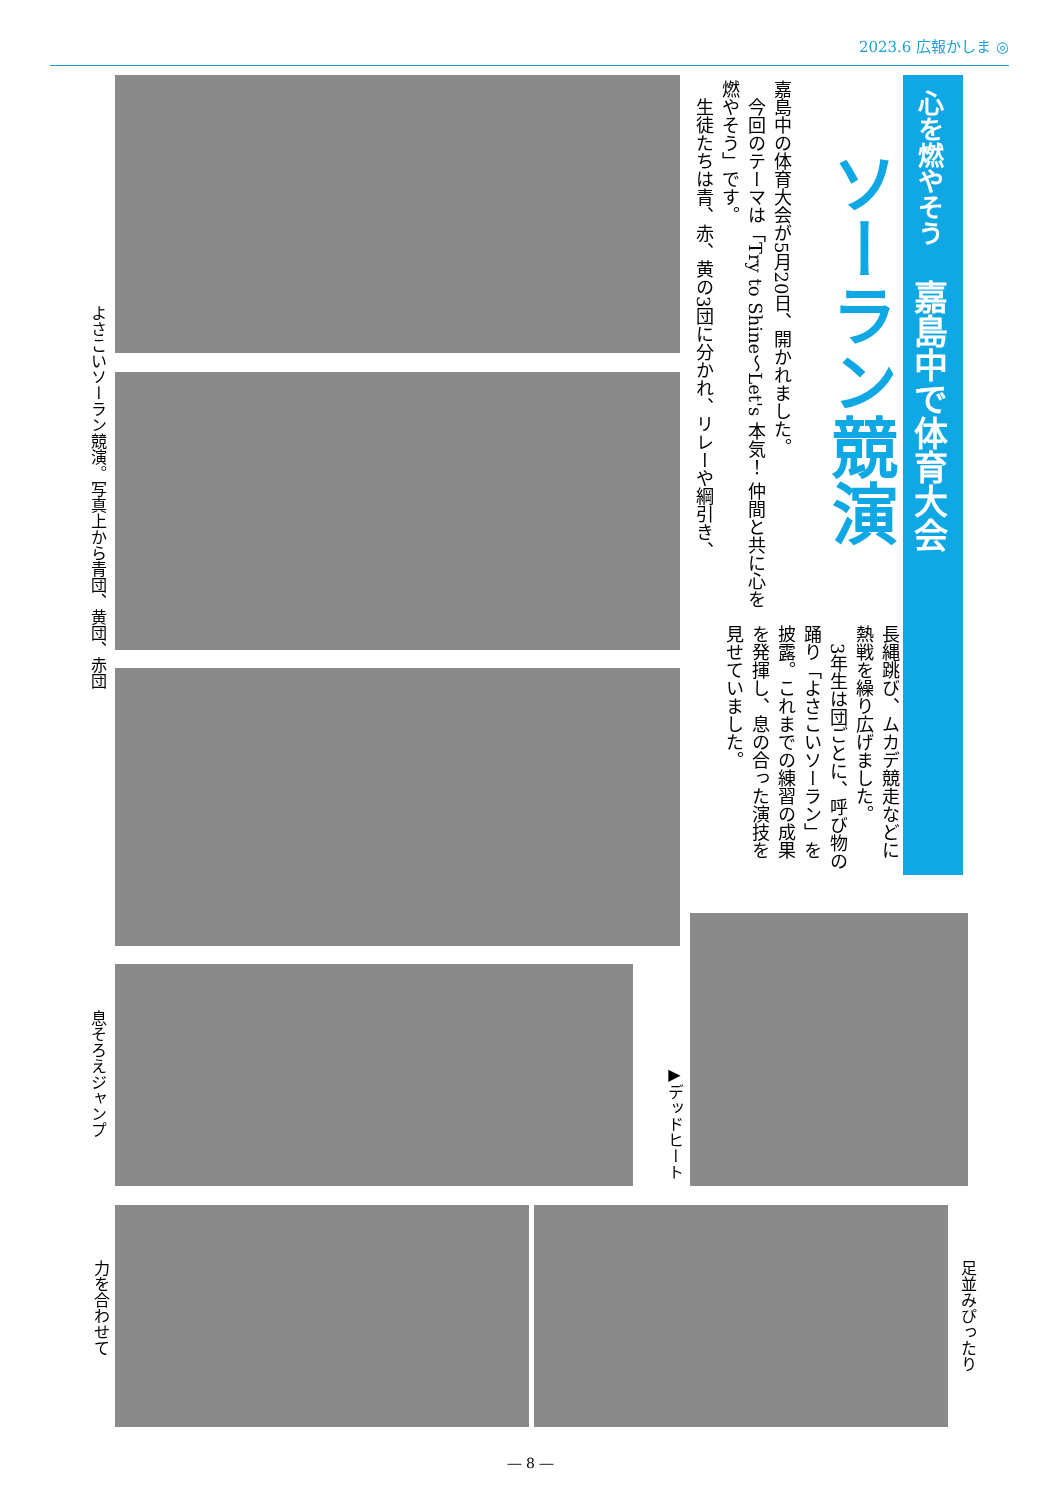2023.6 広報かしま ◎
心を燃やそう　嘉島中で体育大会
ソーラン競演
嘉島中の体育大会が5月20日、開かれました。
　今回のテーマは「Try to Shine～Let's 本気！ 仲間と共に心を燃やそう」です。
　生徒たちは青、赤、黄の3団に分かれ、リレーや綱引き、
長縄跳び、ムカデ競走などに熱戦を繰り広げました。
　3年生は団ごとに、呼び物の踊り「よさこいソーラン」を披露。これまでの練習の成果を発揮し、息の合った演技を見せていました。
よさこいソーラン競演。写真上から青団、黄団、赤団
息そろえジャンプ
▶デッドヒート
力を合わせて
足並みぴったり
― 8 ―